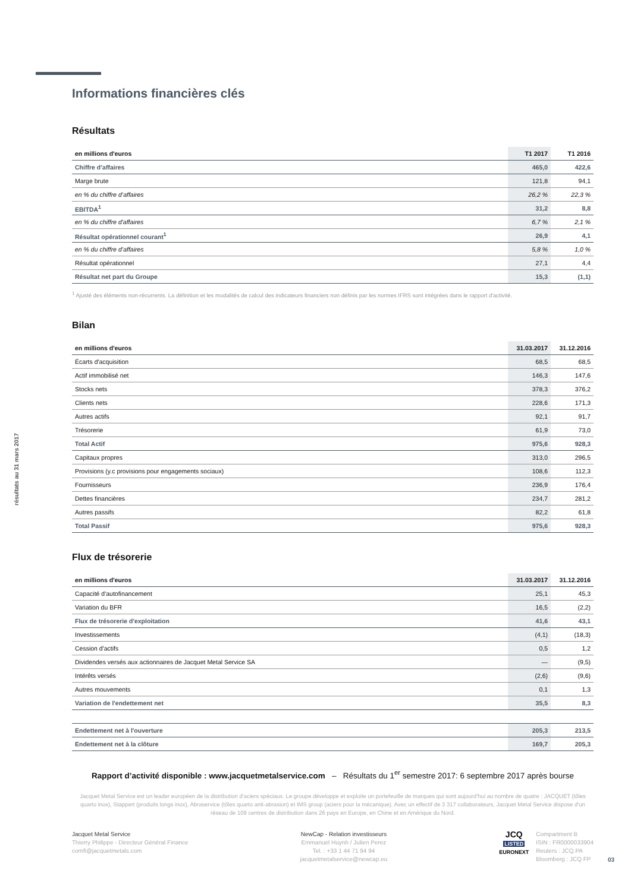résultats au 31 mars 2017
Informations financières clés
Résultats
| en millions d'euros | T1 2017 | T1 2016 |
| --- | --- | --- |
| Chiffre d’affaires | 465,0 | 422,6 |
| Marge brute | 121,8 | 94,1 |
| en % du chiffre d’affaires | 26,2 % | 22,3 % |
| EBITDA<sup>1</sup> | 31,2 | 8,8 |
| en % du chiffre d'affaires | 6,7 % | 2,1 % |
| Résultat opérationnel courant<sup>1</sup> | 26,9 | 4,1 |
| en % du chiffre d’affaires | 5,8 % | 1,0 % |
| Résultat opérationnel | 27,1 | 4,4 |
| Résultat net part du Groupe | 15,3 | (1,1) |
<sup>1</sup> Ajusté des éléments non-récurrents. La définition et les modalités de calcul des indicateurs financiers non définis par les normes IFRS sont intégrées dans le rapport d'activité.
Bilan
| en millions d'euros | 31.03.2017 | 31.12.2016 |
| --- | --- | --- |
| Écarts d'acquisition | 68,5 | 68,5 |
| Actif immobilisé net | 146,3 | 147,6 |
| Stocks nets | 378,3 | 376,2 |
| Clients nets | 228,6 | 171,3 |
| Autres actifs | 92,1 | 91,7 |
| Trésorerie | 61,9 | 73,0 |
| Total Actif | 975,6 | 928,3 |
| Capitaux propres | 313,0 | 296,5 |
| Provisions (y.c provisions pour engagements sociaux) | 108,6 | 112,3 |
| Fournisseurs | 236,9 | 176,4 |
| Dettes financières | 234,7 | 281,2 |
| Autres passifs | 82,2 | 61,8 |
| Total Passif | 975,6 | 928,3 |
Flux de trésorerie
| en millions d'euros | 31.03.2017 | 31.12.2016 |
| --- | --- | --- |
| Capacité d'autofinancement | 25,1 | 45,3 |
| Variation du BFR | 16,5 | (2,2) |
| Flux de trésorerie d'exploitation | 41,6 | 43,1 |
| Investissements | (4,1) | (18,3) |
| Cession d'actifs | 0,5 | 1,2 |
| Dividendes versés aux actionnaires de Jacquet Metal Service SA | — | (9,5) |
| Intérêts versés | (2,6) | (9,6) |
| Autres mouvements | 0,1 | 1,3 |
| Variation de l'endettement net | 35,5 | 8,3 |
| Endettement net à l'ouverture | 205,3 | 213,5 |
| Endettement net à la clôture | 169,7 | 205,3 |
Rapport d’activité disponible : www.jacquetmetalservice.com – Résultats du 1<sup>er</sup> semestre 2017: 6 septembre 2017 après bourse
Jacquet Metal Service est un leader européen de la distribution d’aciers spéciaux. Le groupe développe et exploite un portefeuille de marques qui sont aujourd’hui au nombre de quatre : JACQUET (tôles quarto inox), Stappert (produits longs inox), Abraservice (tôles quarto anti-abrasion) et IMS group (aciers pour la mécanique). Avec un effectif de 3 317 collaborateurs, Jacquet Metal Service dispose d’un réseau de 109 centres de distribution dans 26 pays en Europe, en Chine et en Amérique du Nord.
Jacquet Metal Service
Thierry Philippe - Directeur Général Finance
comfi@jacquetmetals.com
NewCap - Relation investisseurs
Emmanuel Huynh / Julien Perez
Tel. : +33 1 44 71 94 94
jacquetmetalservice@newcap.eu
JCQ
LISTED
EURONEXT
Compartment B
ISIN : FR0000033904
Reuters : JCQ.PA
Bloomberg : JCQ FP
03